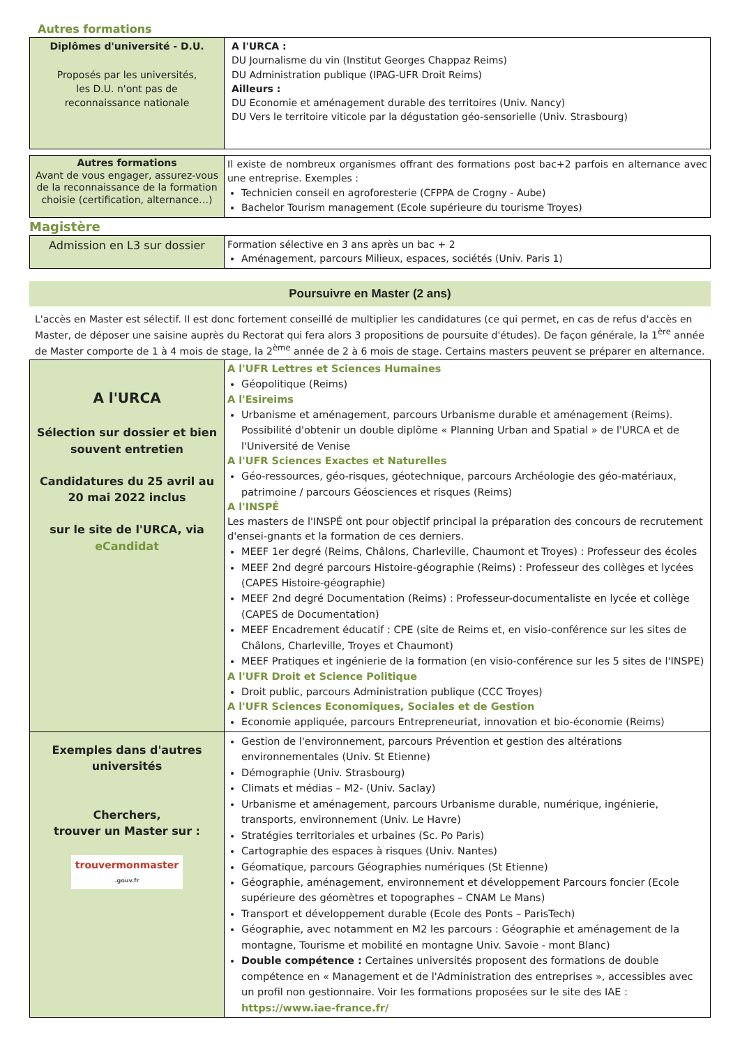Autres formations
| Diplômes d'université - D.U. Proposés par les universités, les D.U. n'ont pas de reconnaissance nationale | A l'URCA : DU Journalisme du vin (Institut Georges Chappaz Reims) DU Administration publique (IPAG-UFR Droit Reims) Ailleurs : DU Economie et aménagement durable des territoires (Univ. Nancy) DU Vers le territoire viticole par la dégustation géo-sensorielle (Univ. Strasbourg) |
| Autres formations Avant de vous engager, assurez-vous de la reconnaissance de la formation choisie (certification, alternance…) | Il existe de nombreux organismes offrant des formations post bac+2 parfois en alternance avec une entreprise. Exemples : Technicien conseil en agroforesterie (CFPPA de Crogny - Aube) Bachelor Tourism management (Ecole supérieure du tourisme Troyes) |
Magistère
| Admission en L3 sur dossier | Formation sélective en 3 ans après un bac + 2 Aménagement, parcours Milieux, espaces, sociétés (Univ. Paris 1) |
Poursuivre en Master (2 ans)
L'accès en Master est sélectif. Il est donc fortement conseillé de multiplier les candidatures (ce qui permet, en cas de refus d'accès en Master, de déposer une saisine auprès du Rectorat qui fera alors 3 propositions de poursuite d'études). De façon générale, la 1<sup>ère</sup> année de Master comporte de 1 à 4 mois de stage, la 2<sup>ème</sup> année de 2 à 6 mois de stage. Certains masters peuvent se préparer en alternance.
| A l'URCA Sélection sur dossier et bien souvent entretien Candidatures du 25 avril au 20 mai 2022 inclus sur le site de l'URCA, via eCandidat | A l'UFR Lettres et Sciences Humaines Géopolitique (Reims) A l'Esireims Urbanisme et aménagement, parcours Urbanisme durable et aménagement (Reims). Possibilité d'obtenir un double diplôme « Planning Urban and Spatial » de l'URCA et de l'Université de Venise A l'UFR Sciences Exactes et Naturelles Géo-ressources, géo-risques, géotechnique, parcours Archéologie des géo-matériaux, patrimoine / parcours Géosciences et risques (Reims) A l'INSPÉ Les masters de l'INSPÉ ont pour objectif principal la préparation des concours de recrutement d'ensei-gnants et la formation de ces derniers. MEEF 1er degré (Reims, Châlons, Charleville, Chaumont et Troyes) : Professeur des écoles MEEF 2nd degré parcours Histoire-géographie (Reims) : Professeur des collèges et lycées (CAPES Histoire-géographie) MEEF 2nd degré Documentation (Reims) : Professeur-documentaliste en lycée et collège (CAPES de Documentation) MEEF Encadrement éducatif : CPE (site de Reims et, en visio-conférence sur les sites de Châlons, Charleville, Troyes et Chaumont) MEEF Pratiques et ingénierie de la formation (en visio-conférence sur les 5 sites de l'INSPE) A l'UFR Droit et Science Politique Droit public, parcours Administration publique (CCC Troyes) A l'UFR Sciences Economiques, Sociales et de Gestion Economie appliquée, parcours Entrepreneuriat, innovation et bio-économie (Reims) |
| Exemples dans d'autres universités Cherchers, trouver un Master sur : trouvermonmaster .gouv.fr | Gestion de l'environnement, parcours Prévention et gestion des altérations environnementales (Univ. St Etienne) Démographie (Univ. Strasbourg) Climats et médias – M2- (Univ. Saclay) Urbanisme et aménagement, parcours Urbanisme durable, numérique, ingénierie, transports, environnement (Univ. Le Havre) Stratégies territoriales et urbaines (Sc. Po Paris) Cartographie des espaces à risques (Univ. Nantes) Géomatique, parcours Géographies numériques (St Etienne) Géographie, aménagement, environnement et développement Parcours foncier (Ecole supérieure des géomètres et topographes – CNAM Le Mans) Transport et développement durable (Ecole des Ponts – ParisTech) Géographie, avec notamment en M2 les parcours : Géographie et aménagement de la montagne, Tourisme et mobilité en montagne Univ. Savoie - mont Blanc) Double compétence : Certaines universités proposent des formations de double compétence en « Management et de l'Administration des entreprises », accessibles avec un profil non gestionnaire. Voir les formations proposées sur le site des IAE : https://www.iae-france.fr/ |